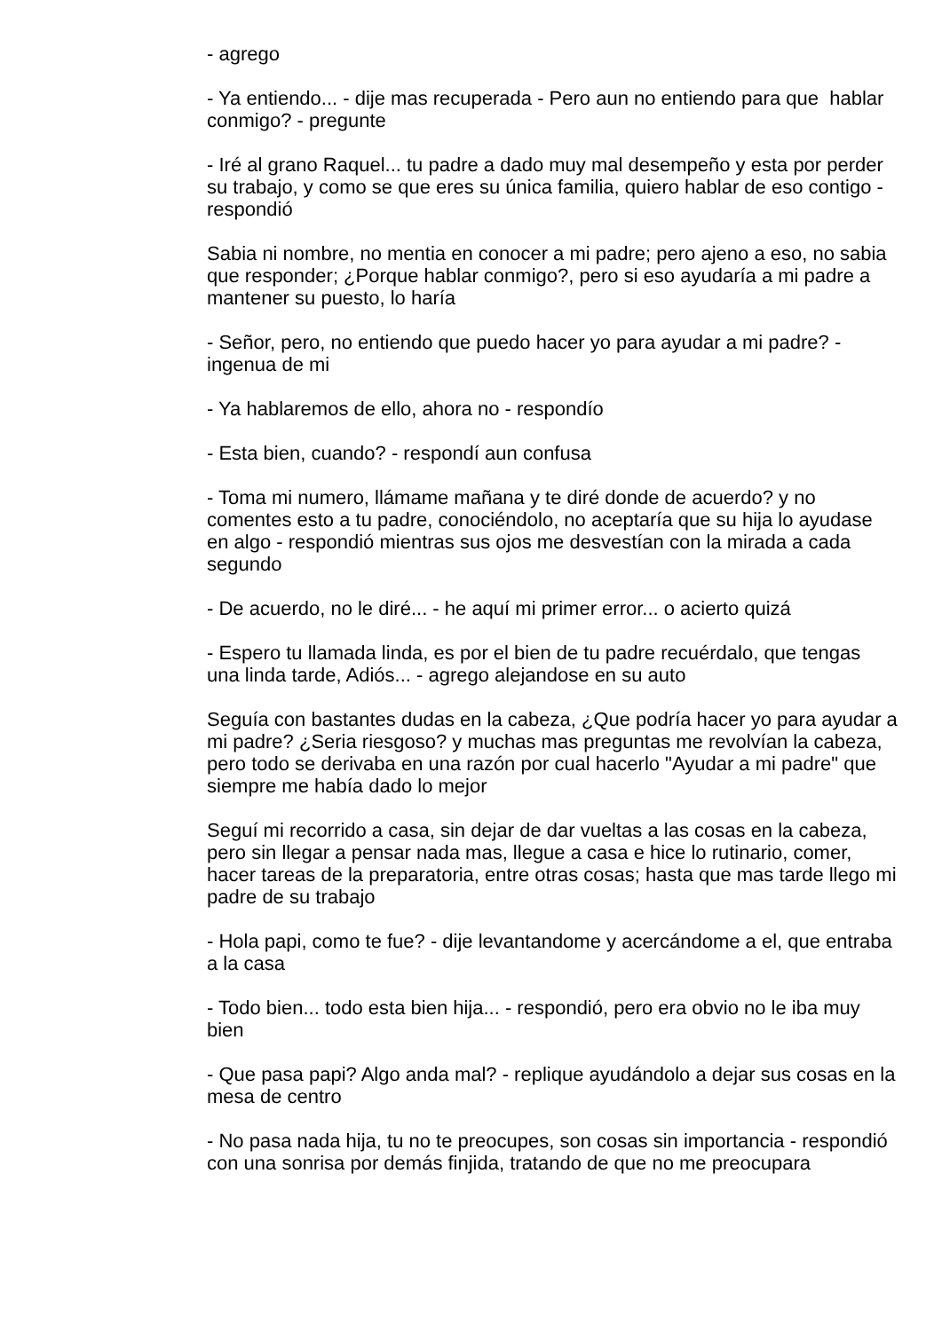- agrego
- Ya entiendo... - dije mas recuperada - Pero aun no entiendo para que hablar conmigo? - pregunte
- Iré al grano Raquel... tu padre a dado muy mal desempeño y esta por perder su trabajo, y como se que eres su única familia, quiero hablar de eso contigo - respondió
Sabia ni nombre, no mentia en conocer a mi padre; pero ajeno a eso, no sabia que responder; ¿Porque hablar conmigo?, pero si eso ayudaría a mi padre a mantener su puesto, lo haría
- Señor, pero, no entiendo que puedo hacer yo para ayudar a mi padre? - ingenua de mi
- Ya hablaremos de ello, ahora no - respondío
- Esta bien, cuando? - respondí aun confusa
- Toma mi numero, llámame mañana y te diré donde de acuerdo? y no comentes esto a tu padre, conociéndolo, no aceptaría que su hija lo ayudase en algo - respondió mientras sus ojos me desvestían con la mirada a cada segundo
- De acuerdo, no le diré... - he aquí mi primer error... o acierto quizá
- Espero tu llamada linda, es por el bien de tu padre recuérdalo, que tengas una linda tarde, Adiós... - agrego alejandose en su auto
Seguía con bastantes dudas en la cabeza, ¿Que podría hacer yo para ayudar a mi padre? ¿Seria riesgoso? y muchas mas preguntas me revolvían la cabeza, pero todo se derivaba en una razón por cual hacerlo "Ayudar a mi padre" que siempre me había dado lo mejor
Seguí mi recorrido a casa, sin dejar de dar vueltas a las cosas en la cabeza, pero sin llegar a pensar nada mas, llegue a casa e hice lo rutinario, comer, hacer tareas de la preparatoria, entre otras cosas; hasta que mas tarde llego mi padre de su trabajo
- Hola papi, como te fue? - dije levantandome y acercándome a el, que entraba a la casa
- Todo bien... todo esta bien hija... - respondió, pero era obvio no le iba muy bien
- Que pasa papi? Algo anda mal? - replique ayudándolo a dejar sus cosas en la mesa de centro
- No pasa nada hija, tu no te preocupes, son cosas sin importancia - respondió con una sonrisa por demás finjida, tratando de que no me preocupara